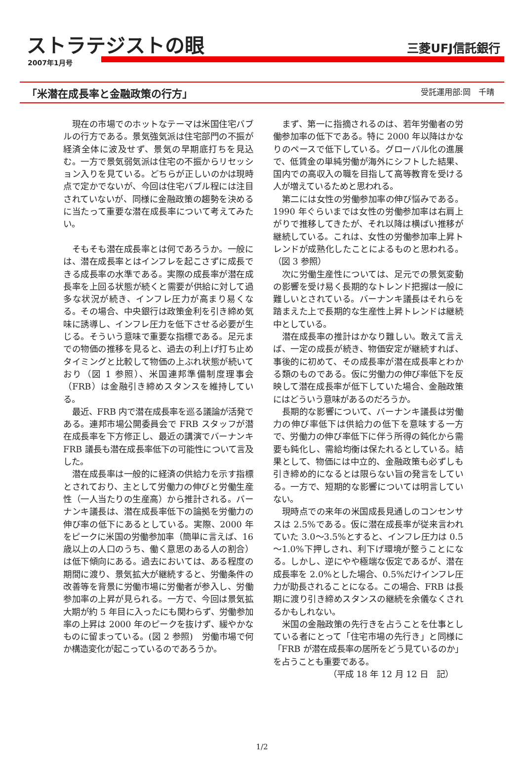ストラテジストの眼
三菱UFJ信託銀行
2007年1月号
「米潜在成長率と金融政策の行方」 受託運用部:岡　千晴
現在の市場でのホットなテーマは米国住宅バブルの行方である。景気強気派は住宅部門の不振が経済全体に波及せず、景気の早期底打ちを見込む。一方で景気弱気派は住宅の不振からリセッション入りを見ている。どちらが正しいのかは現時点で定かでないが、今回は住宅バブル程には注目されていないが、同様に金融政策の趨勢を決めるに当たって重要な潜在成長率について考えてみたい。
そもそも潜在成長率とは何であろうか。一般には、潜在成長率とはインフレを起こさずに成長できる成長率の水準である。実際の成長率が潜在成長率を上回る状態が続くと需要が供給に対して過多な状況が続き、インフレ圧力が高まり易くなる。その場合、中央銀行は政策金利を引き締め気味に誘導し、インフレ圧力を低下させる必要が生じる。そういう意味で重要な指標である。足元までの物価の推移を見ると、過去の利上げ打ち止めタイミングと比較して物価の上ぶれ状態が続いており（図 1 参照）、米国連邦準備制度理事会（FRB）は金融引き締めスタンスを維持している。
最近、FRB 内で潜在成長率を巡る議論が活発である。連邦市場公開委員会で FRB スタッフが潜在成長率を下方修正し、最近の講演でバーナンキ FRB 議長も潜在成長率低下の可能性について言及した。
潜在成長率は一般的に経済の供給力を示す指標とされており、主として労働力の伸びと労働生産性（一人当たりの生産高）から推計される。バーナンキ議長は、潜在成長率低下の論拠を労働力の伸び率の低下にあるとしている。実際、2000 年をピークに米国の労働参加率（簡単に言えば、16 歳以上の人口のうち、働く意思のある人の割合）は低下傾向にある。過去においては、ある程度の期間に渡り、景気拡大が継続すると、労働条件の改善等を背景に労働市場に労働者が参入し、労働参加率の上昇が見られる。一方で、今回は景気拡大期が約 5 年目に入ったにも関わらず、労働参加率の上昇は 2000 年のピークを抜けず、緩やかなものに留まっている。(図 2 参照)　労働市場で何か構造変化が起こっているのであろうか。
まず、第一に指摘されるのは、若年労働者の労働参加率の低下である。特に 2000 年以降はかなりのペースで低下している。グローバル化の進展で、低賃金の単純労働が海外にシフトした結果、国内での高収入の職を目指して高等教育を受ける人が増えているためと思われる。
第二には女性の労働参加率の伸び悩みである。1990 年ぐらいまでは女性の労働参加率は右肩上がりで推移してきたが、それ以降は横ばい推移が継続している。これは、女性の労働参加率上昇トレンドが成熟化したことによるものと思われる。（図 3 参照）
次に労働生産性については、足元での景気変動の影響を受け易く長期的なトレンド把握は一般に難しいとされている。バーナンキ議長はそれらを踏まえた上で長期的な生産性上昇トレンドは継続中としている。
潜在成長率の推計はかなり難しい。敢えて言えば、一定の成長が続き、物価安定が継続すれば、事後的に初めて、その成長率が潜在成長率とわかる類のものである。仮に労働力の伸び率低下を反映して潜在成長率が低下していた場合、金融政策にはどういう意味があるのだろうか。
長期的な影響について、バーナンキ議長は労働力の伸び率低下は供給力の低下を意味する一方で、労働力の伸び率低下に伴う所得の鈍化から需要も鈍化し、需給均衡は保たれるとしている。結果として、物価には中立的、金融政策も必ずしも引き締め的になるとは限らない旨の発言をしている。一方で、短期的な影響については明言していない。
現時点での来年の米国成長見通しのコンセンサスは 2.5%である。仮に潜在成長率が従来言われていた 3.0～3.5%とすると、インフレ圧力は 0.5～1.0%下押しされ、利下げ環境が整うことになる。しかし、逆にやや極端な仮定であるが、潜在成長率を 2.0%とした場合、0.5%だけインフレ圧力が助長されることになる。この場合、FRB は長期に渡り引き締めスタンスの継続を余儀なくされるかもしれない。
米国の金融政策の先行きを占うことを仕事としている者にとって「住宅市場の先行き」と同様に「FRB が潜在成長率の居所をどう見ているのか」を占うことも重要である。
（平成 18 年 12 月 12 日　記）
1/2